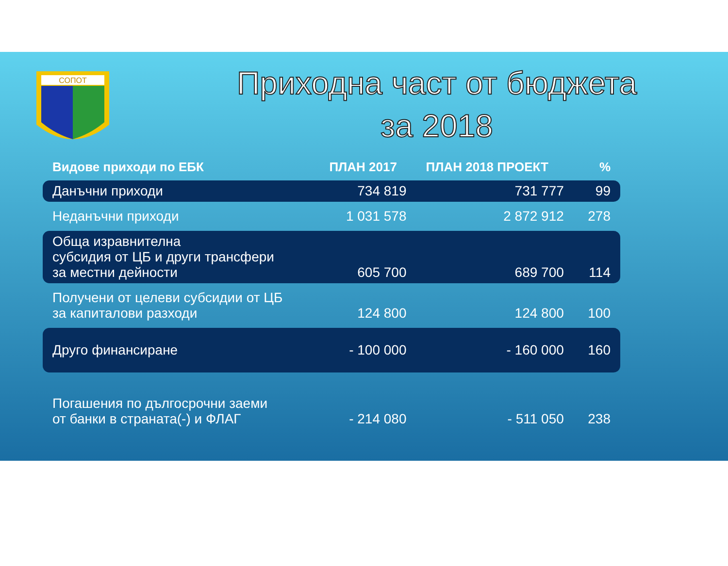СОПОТ
Приходна част от бюджета
за 2018
| Видове приходи по ЕБК | ПЛАН 2017 | ПЛАН 2018 ПРОЕКТ | % |
| --- | --- | --- | --- |
| Данъчни приходи | 734 819 | 731 777 | 99 |
| Неданъчни приходи | 1 031 578 | 2 872 912 | 278 |
| Обща изравнителна субсидия от ЦБ и други трансфери за местни дейности | 605 700 | 689 700 | 114 |
| Получени от целеви субсидии от ЦБ за капиталови разходи | 124 800 | 124 800 | 100 |
| Друго финансиране | - 100 000 | - 160 000 | 160 |
| Погашения по дългосрочни заеми от банки в страната(-) и ФЛАГ | - 214 080 | - 511 050 | 238 |